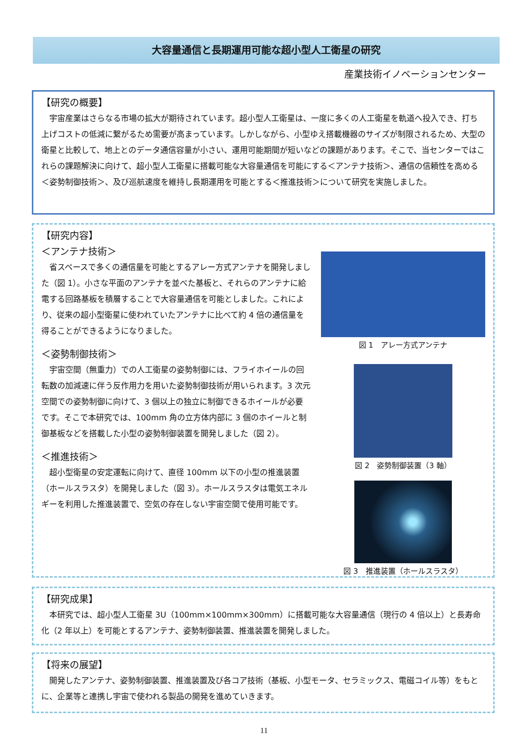大容量通信と長期運用可能な超小型人工衛星の研究
産業技術イノベーションセンター
【研究の概要】
宇宙産業はさらなる市場の拡大が期待されています。超小型人工衛星は、一度に多くの人工衛星を軌道へ投入でき、打ち上げコストの低減に繋がるため需要が高まっています。しかしながら、小型ゆえ搭載機器のサイズが制限されるため、大型の衛星と比較して、地上とのデータ通信容量が小さい、運用可能期間が短いなどの課題があります。そこで、当センターではこれらの課題解決に向けて、超小型人工衛星に搭載可能な大容量通信を可能にする＜アンテナ技術＞、通信の信頼性を高める＜姿勢制御技術＞、及び巡航速度を維持し長期運用を可能とする＜推進技術＞について研究を実施しました。
【研究内容】
＜アンテナ技術＞
省スペースで多くの通信量を可能とするアレー方式アンテナを開発しました（図 1）。小さな平面のアンテナを並べた基板と、それらのアンテナに給電する回路基板を積層することで大容量通信を可能としました。これにより、従来の超小型衛星に使われていたアンテナに比べて約 4 倍の通信量を得ることができるようになりました。
＜姿勢制御技術＞
宇宙空間（無重力）での人工衛星の姿勢制御には、フライホイールの回転数の加減速に伴う反作用力を用いた姿勢制御技術が用いられます。3 次元空間での姿勢制御に向けて、3 個以上の独立に制御できるホイールが必要です。そこで本研究では、100mm 角の立方体内部に 3 個のホイールと制御基板などを搭載した小型の姿勢制御装置を開発しました（図 2）。
＜推進技術＞
超小型衛星の安定運転に向けて、直径 100mm 以下の小型の推進装置（ホールスラスタ）を開発しました（図 3）。ホールスラスタは電気エネルギーを利用した推進装置で、空気の存在しない宇宙空間で使用可能です。
図 1　アレー方式アンテナ
図 2　姿勢制御装置（3 軸）
図 3　推進装置（ホールスラスタ）
【研究成果】
本研究では、超小型人工衛星 3U（100mm×100mm×300mm）に搭載可能な大容量通信（現行の 4 倍以上）と長寿命化（2 年以上）を可能とするアンテナ、姿勢制御装置、推進装置を開発しました。
【将来の展望】
開発したアンテナ、姿勢制御装置、推進装置及び各コア技術（基板、小型モータ、セラミックス、電磁コイル等）をもとに、企業等と連携し宇宙で使われる製品の開発を進めていきます。
11